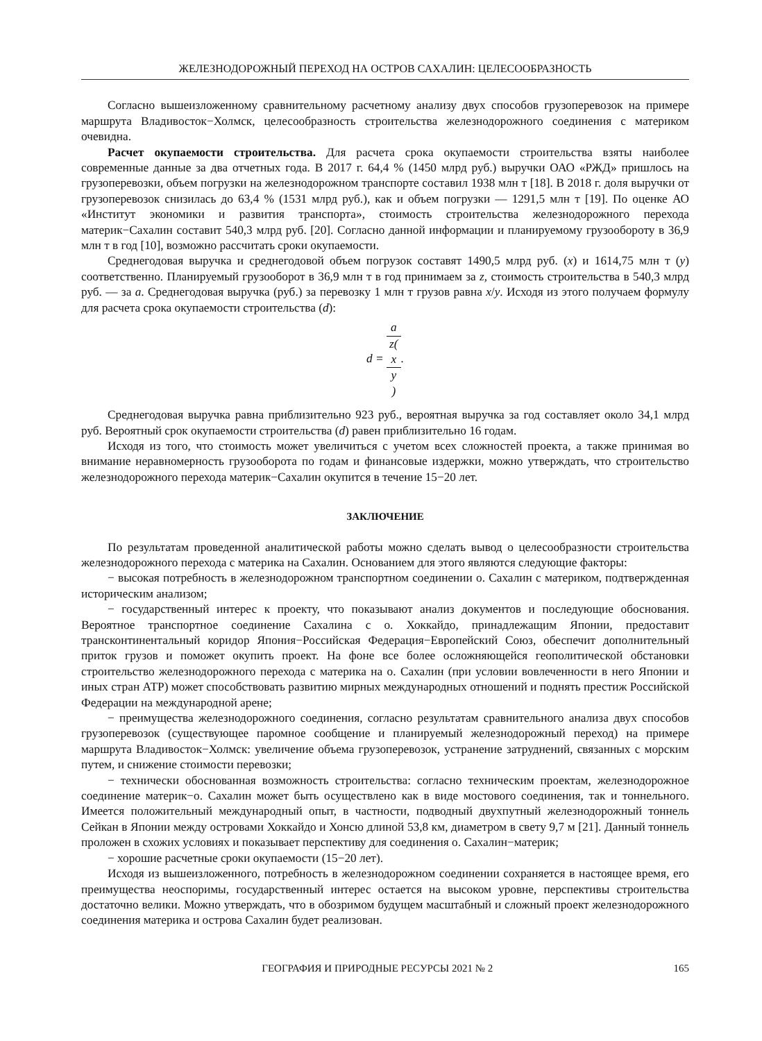ЖЕЛЕЗНОДОРОЖНЫЙ ПЕРЕХОД НА ОСТРОВ САХАЛИН: ЦЕЛЕСООБРАЗНОСТЬ
Согласно вышеизложенному сравнительному расчетному анализу двух способов грузоперевозок на примере маршрута Владивосток−Холмск, целесообразность строительства железнодорожного соединения с материком очевидна.
Расчет окупаемости строительства. Для расчета срока окупаемости строительства взяты наиболее современные данные за два отчетных года. В 2017 г. 64,4 % (1450 млрд руб.) выручки ОАО «РЖД» пришлось на грузоперевозки, объем погрузки на железнодорожном транспорте составил 1938 млн т [18]. В 2018 г. доля выручки от грузоперевозок снизилась до 63,4 % (1531 млрд руб.), как и объем погрузки — 1291,5 млн т [19]. По оценке АО «Институт экономики и развития транспорта», стоимость строительства железнодорожного перехода материк−Сахалин составит 540,3 млрд руб. [20]. Согласно данной информации и планируемому грузообороту в 36,9 млн т в год [10], возможно рассчитать сроки окупаемости.
Среднегодовая выручка и среднегодовой объем погрузок составят 1490,5 млрд руб. (x) и 1614,75 млн т (y) соответственно. Планируемый грузооборот в 36,9 млн т в год принимаем за z, стоимость строительства в 540,3 млрд руб. — за a. Среднегодовая выручка (руб.) за перевозку 1 млн т грузов равна x/y. Исходя из этого получаем формулу для расчета срока окупаемости строительства (d):
d = a z(x
y).
Среднегодовая выручка равна приблизительно 923 руб., вероятная выручка за год составляет около 34,1 млрд руб. Вероятный срок окупаемости строительства (d) равен приблизительно 16 годам.
Исходя из того, что стоимость может увеличиться с учетом всех сложностей проекта, а также принимая во внимание неравномерность грузооборота по годам и финансовые издержки, можно утверждать, что строительство железнодорожного перехода материк−Сахалин окупится в течение 15−20 лет.
ЗАКЛЮЧЕНИЕ
По результатам проведенной аналитической работы можно сделать вывод о целесообразности строительства железнодорожного перехода с материка на Сахалин. Основанием для этого являются следующие факторы:
− высокая потребность в железнодорожном транспортном соединении о. Сахалин с материком, подтвержденная историческим анализом;
− государственный интерес к проекту, что показывают анализ документов и последующие обоснования. Вероятное транспортное соединение Сахалина с о. Хоккайдо, принадлежащим Японии, предоставит трансконтинентальный коридор Япония−Российская Федерация−Европейский Союз, обеспечит дополнительный приток грузов и поможет окупить проект. На фоне все более осложняющейся геополитической обстановки строительство железнодорожного перехода с материка на о. Сахалин (при условии вовлеченности в него Японии и иных стран АТР) может способствовать развитию мирных международных отношений и поднять престиж Российской Федерации на международной арене;
− преимущества железнодорожного соединения, согласно результатам сравнительного анализа двух способов грузоперевозок (существующее паромное сообщение и планируемый железнодорожный переход) на примере маршрута Владивосток−Холмск: увеличение объема грузоперевозок, устранение затруднений, связанных с морским путем, и снижение стоимости перевозки;
− технически обоснованная возможность строительства: согласно техническим проектам, железнодорожное соединение материк−о. Сахалин может быть осуществлено как в виде мостового соединения, так и тоннельного. Имеется положительный международный опыт, в частности, подводный двухпутный железнодорожный тоннель Сейкан в Японии между островами Хоккайдо и Хонсю длиной 53,8 км, диаметром в свету 9,7 м [21]. Данный тоннель проложен в схожих условиях и показывает перспективу для соединения о. Сахалин−материк;
− хорошие расчетные сроки окупаемости (15−20 лет).
Исходя из вышеизложенного, потребность в железнодорожном соединении сохраняется в настоящее время, его преимущества неоспоримы, государственный интерес остается на высоком уровне, перспективы строительства достаточно велики. Можно утверждать, что в обозримом будущем масштабный и сложный проект железнодорожного соединения материка и острова Сахалин будет реализован.
ГЕОГРАФИЯ И ПРИРОДНЫЕ РЕСУРСЫ 2021 № 2 165